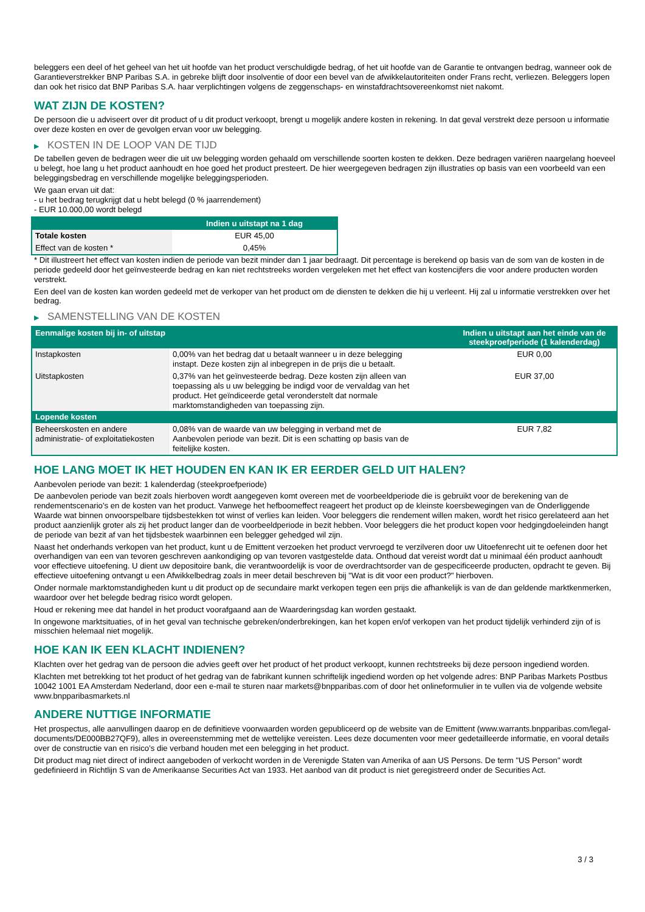beleggers een deel of het geheel van het uit hoofde van het product verschuldigde bedrag, of het uit hoofde van de Garantie te ontvangen bedrag, wanneer ook de Garantieverstrekker BNP Paribas S.A. in gebreke blijft door insolventie of door een bevel van de afwikkelautoriteiten onder Frans recht, verliezen. Beleggers lopen dan ook het risico dat BNP Paribas S.A. haar verplichtingen volgens de zeggenschaps- en winstafdrachtsovereenkomst niet nakomt.
WAT ZIJN DE KOSTEN?
De persoon die u adviseert over dit product of u dit product verkoopt, brengt u mogelijk andere kosten in rekening. In dat geval verstrekt deze persoon u informatie over deze kosten en over de gevolgen ervan voor uw belegging.
▶ KOSTEN IN DE LOOP VAN DE TIJD
De tabellen geven de bedragen weer die uit uw belegging worden gehaald om verschillende soorten kosten te dekken. Deze bedragen variëren naargelang hoeveel u belegt, hoe lang u het product aanhoudt en hoe goed het product presteert. De hier weergegeven bedragen zijn illustraties op basis van een voorbeeld van een beleggingsbedrag en verschillende mogelijke beleggingsperioden.
We gaan ervan uit dat:
- u het bedrag terugkrijgt dat u hebt belegd (0 % jaarrendement)
- EUR 10.000,00 wordt belegd
| | Indien u uitstapt na 1 dag |
| --- | --- |
| Totale kosten | EUR 45,00 |
| Effect van de kosten * | 0,45% |
* Dit illustreert het effect van kosten indien de periode van bezit minder dan 1 jaar bedraagt. Dit percentage is berekend op basis van de som van de kosten in de periode gedeeld door het geïnvesteerde bedrag en kan niet rechtstreeks worden vergeleken met het effect van kostencijfers die voor andere producten worden verstrekt.
Een deel van de kosten kan worden gedeeld met de verkoper van het product om de diensten te dekken die hij u verleent. Hij zal u informatie verstrekken over het bedrag.
▶ SAMENSTELLING VAN DE KOSTEN
| Eenmalige kosten bij in- of uitstap | | Indien u uitstapt aan het einde van de steekproefperiode (1 kalenderdag) |
| --- | --- | --- |
| Instapkosten | 0,00% van het bedrag dat u betaalt wanneer u in deze belegging instapt. Deze kosten zijn al inbegrepen in de prijs die u betaalt. | EUR 0,00 |
| Uitstapkosten | 0,37% van het geïnvesteerde bedrag. Deze kosten zijn alleen van toepassing als u uw belegging be indigd voor de vervaldag van het product. Het geïndiceerde getal veronderstelt dat normale marktomstandigheden van toepassing zijn. | EUR 37,00 |
| Lopende kosten | | |
| Beheerskosten en andere administratie- of exploitatiekosten | 0,08% van de waarde van uw belegging in verband met de Aanbevolen periode van bezit. Dit is een schatting op basis van de feitelijke kosten. | EUR 7,82 |
HOE LANG MOET IK HET HOUDEN EN KAN IK ER EERDER GELD UIT HALEN?
Aanbevolen periode van bezit: 1 kalenderdag (steekproefperiode)
De aanbevolen periode van bezit zoals hierboven wordt aangegeven komt overeen met de voorbeeldperiode die is gebruikt voor de berekening van de rendementscenario's en de kosten van het product. Vanwege het hefboomeffect reageert het product op de kleinste koersbewegingen van de Onderliggende Waarde wat binnen onvoorspelbare tijdsbestekken tot winst of verlies kan leiden. Voor beleggers die rendement willen maken, wordt het risico gerelateerd aan het product aanzienlijk groter als zij het product langer dan de voorbeeldperiode in bezit hebben. Voor beleggers die het product kopen voor hedgingdoeleinden hangt de periode van bezit af van het tijdsbestek waarbinnen een belegger gehedged wil zijn.
Naast het onderhands verkopen van het product, kunt u de Emittent verzoeken het product vervroegd te verzilveren door uw Uitoefenrecht uit te oefenen door het overhandigen van een van tevoren geschreven aankondiging op van tevoren vastgestelde data. Onthoud dat vereist wordt dat u minimaal één product aanhoudt voor effectieve uitoefening. U dient uw depositoire bank, die verantwoordelijk is voor de overdrachtsorder van de gespecificeerde producten, opdracht te geven. Bij effectieve uitoefening ontvangt u een Afwikkelbedrag zoals in meer detail beschreven bij "Wat is dit voor een product?" hierboven.
Onder normale marktomstandigheden kunt u dit product op de secundaire markt verkopen tegen een prijs die afhankelijk is van de dan geldende marktkenmerken, waardoor over het belegde bedrag risico wordt gelopen.
Houd er rekening mee dat handel in het product voorafgaand aan de Waarderingsdag kan worden gestaakt.
In ongewone marktsituaties, of in het geval van technische gebreken/onderbrekingen, kan het kopen en/of verkopen van het product tijdelijk verhinderd zijn of is misschien helemaal niet mogelijk.
HOE KAN IK EEN KLACHT INDIENEN?
Klachten over het gedrag van de persoon die advies geeft over het product of het product verkoopt, kunnen rechtstreeks bij deze persoon ingediend worden.
Klachten met betrekking tot het product of het gedrag van de fabrikant kunnen schriftelijk ingediend worden op het volgende adres: BNP Paribas Markets Postbus 10042 1001 EA Amsterdam Nederland, door een e-mail te sturen naar markets@bnpparibas.com of door het onlineformulier in te vullen via de volgende website www.bnpparibasmarkets.nl
ANDERE NUTTIGE INFORMATIE
Het prospectus, alle aanvullingen daarop en de definitieve voorwaarden worden gepubliceerd op de website van de Emittent (www.warrants.bnpparibas.com/legal-documents/DE000BB27QF9), alles in overeenstemming met de wettelijke vereisten. Lees deze documenten voor meer gedetailleerde informatie, en vooral details over de constructie van en risico’s die verband houden met een belegging in het product.
Dit product mag niet direct of indirect aangeboden of verkocht worden in de Verenigde Staten van Amerika of aan US Persons. De term "US Person" wordt gedefinieerd in Richtlijn S van de Amerikaanse Securities Act van 1933. Het aanbod van dit product is niet geregistreerd onder de Securities Act.
3 / 3